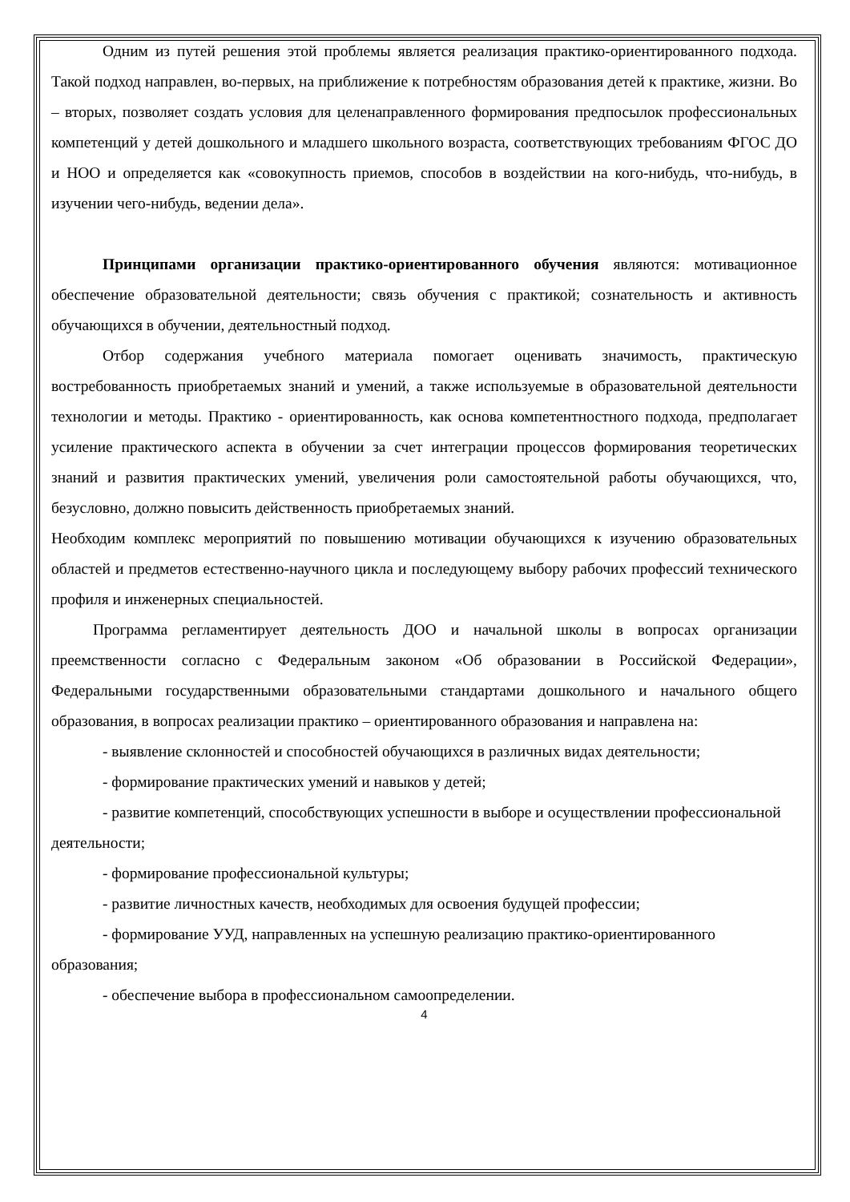Одним из путей решения этой проблемы является реализация практико-ориентированного подхода. Такой подход направлен, во-первых, на приближение к потребностям образования детей к практике, жизни. Во – вторых, позволяет создать условия для целенаправленного формирования предпосылок профессиональных компетенций у детей дошкольного и младшего школьного возраста, соответствующих требованиям ФГОС ДО и НОО и определяется как «совокупность приемов, способов в воздействии на кого-нибудь, что-нибудь, в изучении чего-нибудь, ведении дела».
Принципами организации практико-ориентированного обучения являются: мотивационное обеспечение образовательной деятельности; связь обучения с практикой; сознательность и активность обучающихся в обучении, деятельностный подход.
Отбор содержания учебного материала помогает оценивать значимость, практическую востребованность приобретаемых знаний и умений, а также используемые в образовательной деятельности технологии и методы. Практико - ориентированность, как основа компетентностного подхода, предполагает усиление практического аспекта в обучении за счет интеграции процессов формирования теоретических знаний и развития практических умений, увеличения роли самостоятельной работы обучающихся, что, безусловно, должно повысить действенность приобретаемых знаний.
Необходим комплекс мероприятий по повышению мотивации обучающихся к изучению образовательных областей и предметов естественно-научного цикла и последующему выбору рабочих профессий технического профиля и инженерных специальностей.
Программа регламентирует деятельность ДОО и начальной школы в вопросах организации преемственности согласно с Федеральным законом «Об образовании в Российской Федерации», Федеральными государственными образовательными стандартами дошкольного и начального общего образования, в вопросах реализации практико – ориентированного образования и направлена на:
- выявление склонностей и способностей обучающихся в различных видах деятельности;
- формирование практических умений и навыков у детей;
- развитие компетенций, способствующих успешности в выборе и осуществлении профессиональной деятельности;
- формирование профессиональной культуры;
- развитие личностных качеств, необходимых для освоения будущей профессии;
- формирование УУД, направленных на успешную реализацию практико-ориентированного образования;
- обеспечение выбора в профессиональном самоопределении.
4